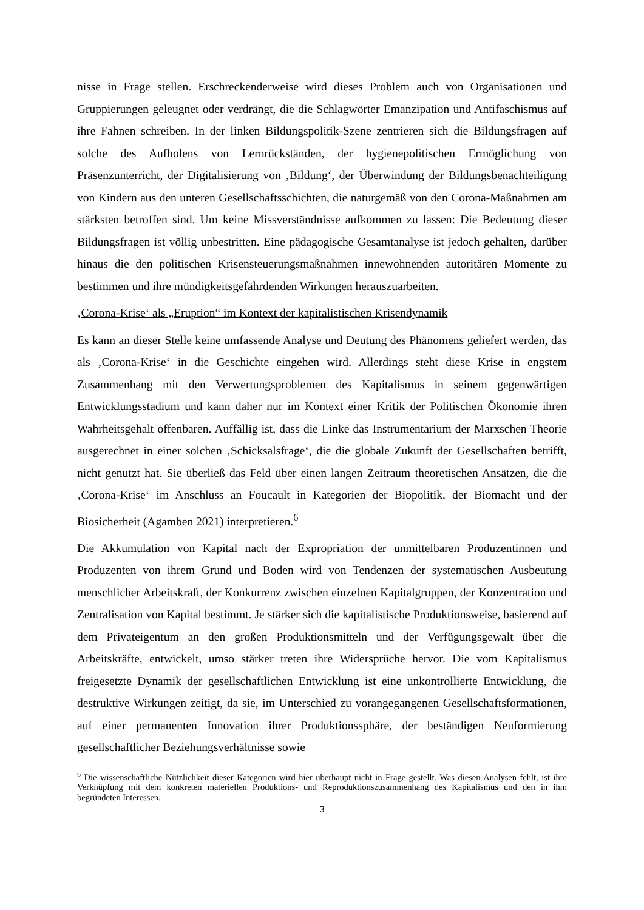nisse in Frage stellen. Erschreckenderweise wird dieses Problem auch von Organisationen und Gruppierungen geleugnet oder verdrängt, die die Schlagwörter Emanzipation und Antifaschismus auf ihre Fahnen schreiben. In der linken Bildungspolitik-Szene zentrieren sich die Bildungsfragen auf solche des Aufholens von Lernrückständen, der hygienepolitischen Ermöglichung von Präsenzunterricht, der Digitalisierung von ‚Bildung‘, der Überwindung der Bildungsbenachteiligung von Kindern aus den unteren Gesellschaftsschichten, die naturgemäß von den Corona-Maßnahmen am stärksten betroffen sind. Um keine Missverständnisse aufkommen zu lassen: Die Bedeutung dieser Bildungsfragen ist völlig unbestritten. Eine pädagogische Gesamtanalyse ist jedoch gehalten, darüber hinaus die den politischen Krisensteuerungsmaßnahmen innewohnenden autoritären Momente zu bestimmen und ihre mündigkeitsgefährdenden Wirkungen herauszuarbeiten.
‚Corona-Krise‘ als „Eruption“ im Kontext der kapitalistischen Krisendynamik
Es kann an dieser Stelle keine umfassende Analyse und Deutung des Phänomens geliefert werden, das als ‚Corona-Krise‘ in die Geschichte eingehen wird. Allerdings steht diese Krise in engstem Zusammenhang mit den Verwertungsproblemen des Kapitalismus in seinem gegenwärtigen Entwicklungsstadium und kann daher nur im Kontext einer Kritik der Politischen Ökonomie ihren Wahrheitsgehalt offenbaren. Auffällig ist, dass die Linke das Instrumentarium der Marxschen Theorie ausgerechnet in einer solchen ‚Schicksalsfrage‘, die die globale Zukunft der Gesellschaften betrifft, nicht genutzt hat. Sie überließ das Feld über einen langen Zeitraum theoretischen Ansätzen, die die ‚Corona-Krise‘ im Anschluss an Foucault in Kategorien der Biopolitik, der Biomacht und der Biosicherheit (Agamben 2021) interpretieren.<sup>6</sup>
Die Akkumulation von Kapital nach der Expropriation der unmittelbaren Produzentinnen und Produzenten von ihrem Grund und Boden wird von Tendenzen der systematischen Ausbeutung menschlicher Arbeitskraft, der Konkurrenz zwischen einzelnen Kapitalgruppen, der Konzentration und Zentralisation von Kapital bestimmt. Je stärker sich die kapitalistische Produktionsweise, basierend auf dem Privateigentum an den großen Produktionsmitteln und der Verfügungsgewalt über die Arbeitskräfte, entwickelt, umso stärker treten ihre Widersprüche hervor. Die vom Kapitalismus freigesetzte Dynamik der gesellschaftlichen Entwicklung ist eine unkontrollierte Entwicklung, die destruktive Wirkungen zeitigt, da sie, im Unterschied zu vorangegangenen Gesellschaftsformationen, auf einer permanenten Innovation ihrer Produktionssphäre, der beständigen Neuformierung gesellschaftlicher Beziehungsverhältnisse sowie
<sup>6</sup> Die wissenschaftliche Nützlichkeit dieser Kategorien wird hier überhaupt nicht in Frage gestellt. Was diesen Analysen fehlt, ist ihre Verknüpfung mit dem konkreten materiellen Produktions- und Reproduktionszusammenhang des Kapitalismus und den in ihm begründeten Interessen.
3